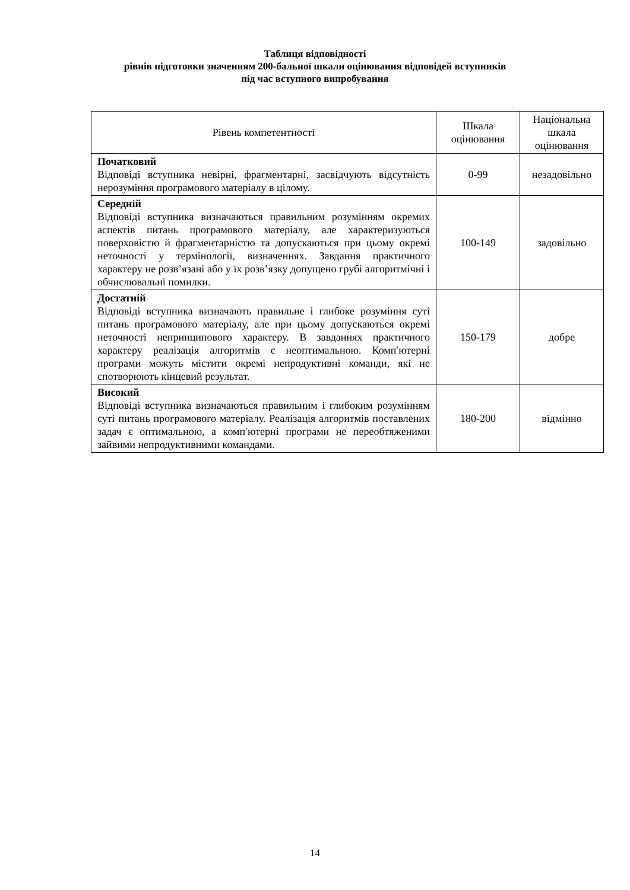Таблиця відповідності
рівнів підготовки значенням 200-бальної шкали оцінювання відповідей вступників
під час вступного випробування
| Рівень компетентності | Шкала оцінювання | Національна шкала оцінювання |
| --- | --- | --- |
| Початковий Відповіді вступника невірні, фрагментарні, засвідчують відсутність нерозуміння програмового матеріалу в цілому. | 0-99 | незадовільно |
| Середній Відповіді вступника визначаються правильним розумінням окремих аспектів питань програмового матеріалу, але характеризуються поверховістю й фрагментарністю та допускаються при цьому окремі неточності у термінології, визначеннях. Завдання практичного характеру не розв’язані або у їх розв’язку допущено грубі алгоритмічні і обчислювальні помилки. | 100-149 | задовільно |
| Достатній Відповіді вступника визначають правильне і глибоке розуміння суті питань програмового матеріалу, але при цьому допускаються окремі неточності непринципового характеру. В завданнях практичного характеру реалізація алгоритмів є неоптимальною. Комп′ютерні програми можуть містити окремі непродуктивні команди, які не спотворюють кінцевий результат. | 150-179 | добре |
| Високий Відповіді вступника визначаються правильним і глибоким розумінням суті питань програмового матеріалу. Реалізація алгоритмів поставлених задач є оптимальною, а комп′ютерні програми не переобтяженими зайвими непродуктивними командами. | 180-200 | відмінно |
14